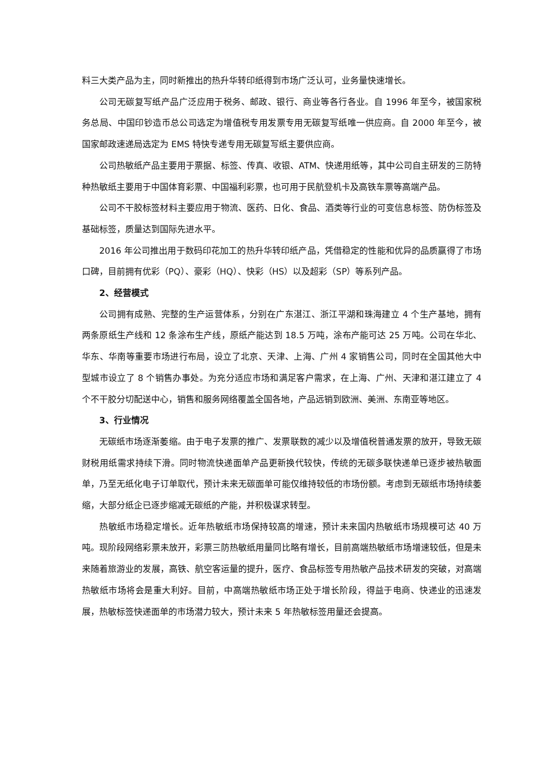料三大类产品为主，同时新推出的热升华转印纸得到市场广泛认可，业务量快速增长。
公司无碳复写纸产品广泛应用于税务、邮政、银行、商业等各行各业。自 1996 年至今，被国家税务总局、中国印钞造币总公司选定为增值税专用发票专用无碳复写纸唯一供应商。自 2000 年至今，被国家邮政速递局选定为 EMS 特快专递专用无碳复写纸主要供应商。
公司热敏纸产品主要用于票据、标签、传真、收银、ATM、快递用纸等，其中公司自主研发的三防特种热敏纸主要用于中国体育彩票、中国福利彩票，也可用于民航登机卡及高铁车票等高端产品。
公司不干胶标签材料主要应用于物流、医药、日化、食品、酒类等行业的可变信息标签、防伪标签及基础标签，质量达到国际先进水平。
2016 年公司推出用于数码印花加工的热升华转印纸产品，凭借稳定的性能和优异的品质赢得了市场口碑，目前拥有优彩（PQ）、豪彩（HQ）、快彩（HS）以及超彩（SP）等系列产品。
2、经营模式
公司拥有成熟、完整的生产运营体系，分别在广东湛江、浙江平湖和珠海建立 4 个生产基地，拥有两条原纸生产线和 12 条涂布生产线，原纸产能达到 18.5 万吨，涂布产能可达 25 万吨。公司在华北、华东、华南等重要市场进行布局，设立了北京、天津、上海、广州 4 家销售公司，同时在全国其他大中型城市设立了 8 个销售办事处。为充分适应市场和满足客户需求，在上海、广州、天津和湛江建立了 4 个不干胶分切配送中心，销售和服务网络覆盖全国各地，产品远销到欧洲、美洲、东南亚等地区。
3、行业情况
无碳纸市场逐渐萎缩。由于电子发票的推广、发票联数的减少以及增值税普通发票的放开，导致无碳财税用纸需求持续下滑。同时物流快递面单产品更新换代较快，传统的无碳多联快递单已逐步被热敏面单，乃至无纸化电子订单取代，预计未来无碳面单可能仅维持较低的市场份额。考虑到无碳纸市场持续萎缩，大部分纸企已逐步缩减无碳纸的产能，并积极谋求转型。
热敏纸市场稳定增长。近年热敏纸市场保持较高的增速，预计未来国内热敏纸市场规模可达 40 万吨。现阶段网络彩票未放开，彩票三防热敏纸用量同比略有增长，目前高端热敏纸市场增速较低，但是未来随着旅游业的发展，高铁、航空客运量的提升，医疗、食品标签专用热敏产品技术研发的突破，对高端热敏纸市场将会是重大利好。目前，中高端热敏纸市场正处于增长阶段，得益于电商、快递业的迅速发展，热敏标签快递面单的市场潜力较大，预计未来 5 年热敏标签用量还会提高。